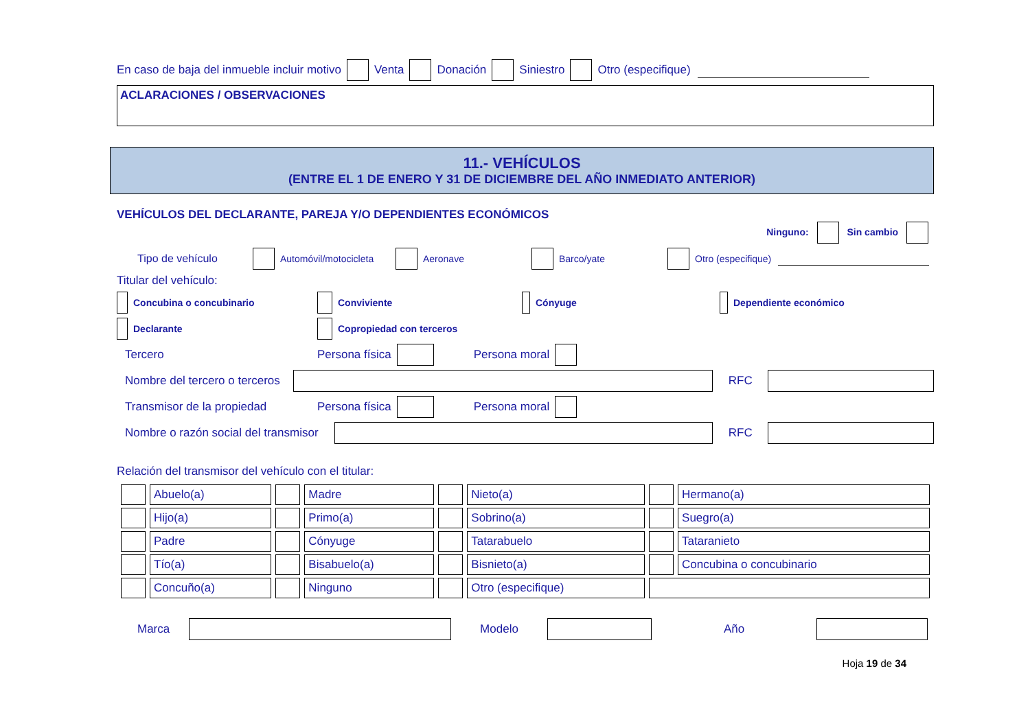En caso de baja del inmueble incluir motivo Venta Donación Siniestro Otro (especifique)
ACLARACIONES / OBSERVACIONES
11.- VEHÍCULOS
(ENTRE EL 1 DE ENERO Y 31 DE DICIEMBRE DEL AÑO INMEDIATO ANTERIOR)
VEHÍCULOS DEL DECLARANTE, PAREJA Y/O DEPENDIENTES ECONÓMICOS
Ninguno: Sin cambio
Tipo de vehículo Automóvil/motocicleta Aeronave Barco/yate Otro (especifique)
Titular del vehículo:
Concubina o concubinario Conviviente Cónyuge Dependiente económico
Declarante Copropiedad con terceros
Tercero Persona física Persona moral
Nombre del tercero o terceros RFC
Transmisor de la propiedad Persona física Persona moral
Nombre o razón social del transmisor RFC
Relación del transmisor del vehículo con el titular:
| | Abuelo(a) | | Madre | | Nieto(a) | | Hermano(a) |
| | Hijo(a) | | Primo(a) | | Sobrino(a) | | Suegro(a) |
| | Padre | | Cónyuge | | Tatarabuelo | | Tataranieto |
| | Tío(a) | | Bisabuelo(a) | | Bisnieto(a) | | Concubina o concubinario |
| | Concuño(a) | | Ninguno | | Otro (especifique) | | |
Marca Modelo Año
Hoja 19 de 34